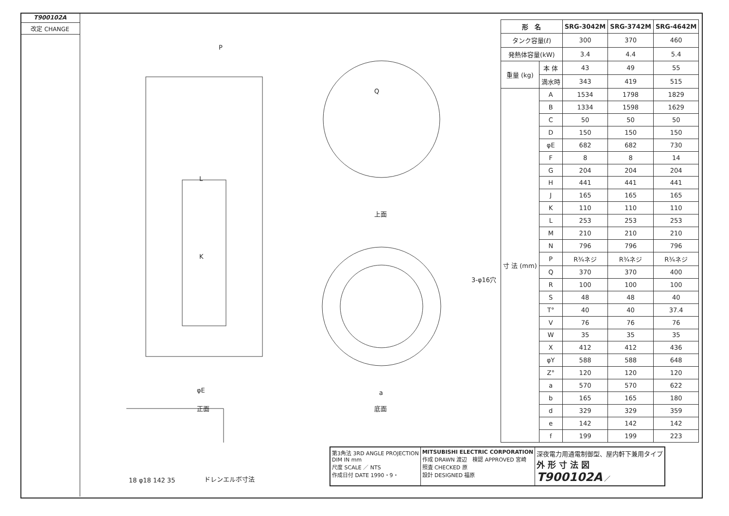T900102A
改定 CHANGE
P
L
K
φE
正面
Q
上面
3-φ16穴
a
底面
ドレンエルボ寸法 18 φ18 142 35
| 形 名 | | SRG-3042M | SRG-3742M | SRG-4642M |
| --- | --- | --- | --- | --- |
| タンク容量(ℓ) | | 300 | 370 | 460 |
| 発熱体容量(kW) | | 3.4 | 4.4 | 5.4 |
| 重量 (kg) | 本 体 | 43 | 49 | 55 |
| | 満水時 | 343 | 419 | 515 |
| 寸 法 (mm) | A | 1534 | 1798 | 1829 |
| | B | 1334 | 1598 | 1629 |
| | C | 50 | 50 | 50 |
| | D | 150 | 150 | 150 |
| | φE | 682 | 682 | 730 |
| | F | 8 | 8 | 14 |
| | G | 204 | 204 | 204 |
| | H | 441 | 441 | 441 |
| | J | 165 | 165 | 165 |
| | K | 110 | 110 | 110 |
| | L | 253 | 253 | 253 |
| | M | 210 | 210 | 210 |
| | N | 796 | 796 | 796 |
| | P | R¾ネジ | R¾ネジ | R¾ネジ |
| | Q | 370 | 370 | 400 |
| | R | 100 | 100 | 100 |
| | S | 48 | 48 | 40 |
| | T° | 40 | 40 | 37.4 |
| | V | 76 | 76 | 76 |
| | W | 35 | 35 | 35 |
| | X | 412 | 412 | 436 |
| | φY | 588 | 588 | 648 |
| | Z° | 120 | 120 | 120 |
| | a | 570 | 570 | 622 |
| | b | 165 | 165 | 180 |
| | d | 329 | 329 | 359 |
| | e | 142 | 142 | 142 |
| | f | 199 | 199 | 223 |
第3角法 3RD ANGLE PROJECTION
DIM IN mm
尺度 SCALE ／ NTS
作成日付 DATE 1990・9・
MITSUBISHI ELECTRIC CORPORATION
作成 DRAWN 渡辺　検認 APPROVED 宮崎
照査 CHECKED 原
設計 DESIGNED 福原
深夜電力用通電制御型、屋内軒下兼用タイプ
外 形 寸 法 図
T900102A ／